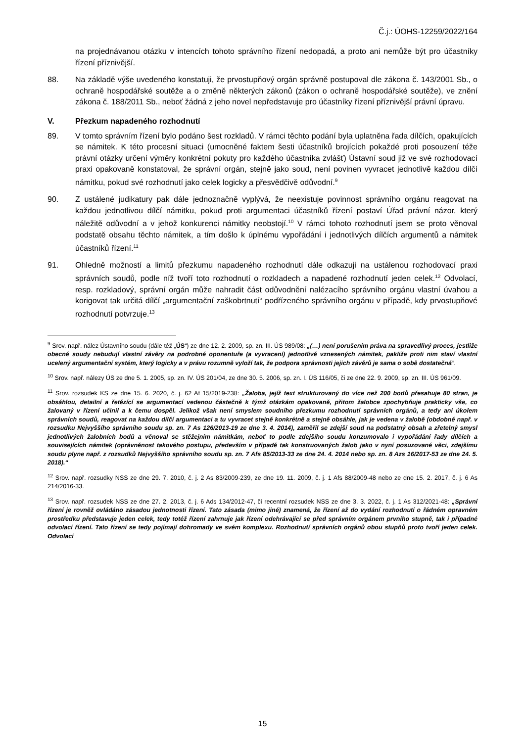Č.j.: ÚOHS-12259/2022/164
na projednávanou otázku v intencích tohoto správního řízení nedopadá, a proto ani nemůže být pro účastníky řízení příznivější.
88. Na základě výše uvedeného konstatuji, že prvostupňový orgán správně postupoval dle zákona č. 143/2001 Sb., o ochraně hospodářské soutěže a o změně některých zákonů (zákon o ochraně hospodářské soutěže), ve znění zákona č. 188/2011 Sb., neboť žádná z jeho novel nepředstavuje pro účastníky řízení příznivější právní úpravu.
V. Přezkum napadeného rozhodnutí
89. V tomto správním řízení bylo podáno šest rozkladů. V rámci těchto podání byla uplatněna řada dílčích, opakujících se námitek. K této procesní situaci (umocněné faktem šesti účastníků brojících pokaždé proti posouzení téže právní otázky určení výměry konkrétní pokuty pro každého účastníka zvlášť) Ústavní soud již ve své rozhodovací praxi opakovaně konstatoval, že správní orgán, stejně jako soud, není povinen vyvracet jednotlivě každou dílčí námitku, pokud své rozhodnutí jako celek logicky a přesvědčivě odůvodní.<sup>9</sup>
90. Z ustálené judikatury pak dále jednoznačně vyplývá, že neexistuje povinnost správního orgánu reagovat na každou jednotlivou dílčí námitku, pokud proti argumentaci účastníků řízení postaví Úřad právní názor, který náležitě odůvodní a v jehož konkurenci námitky neobstojí.<sup>10</sup> V rámci tohoto rozhodnutí jsem se proto věnoval podstatě obsahu těchto námitek, a tím došlo k úplnému vypořádání i jednotlivých dílčích argumentů a námitek účastníků řízení.<sup>11</sup>
91. Ohledně možností a limitů přezkumu napadeného rozhodnutí dále odkazuji na ustálenou rozhodovací praxi správních soudů, podle níž tvoří toto rozhodnutí o rozkladech a napadené rozhodnutí jeden celek.<sup>12</sup> Odvolací, resp. rozkladový, správní orgán může nahradit část odůvodnění nalézacího správního orgánu vlastní úvahou a korigovat tak určitá dílčí „argumentační zaškobrtnutí“ podřízeného správního orgánu v případě, kdy prvostupňové rozhodnutí potvrzuje.<sup>13</sup>
<sup>9</sup> Srov. např. nález Ústavního soudu (dále též „ÚS“) ze dne 12. 2. 2009, sp. zn. III. ÚS 989/08: „(…) není porušením práva na spravedlivý proces, jestliže obecné soudy nebudují vlastní závěry na podrobné oponentuře (a vyvracení) jednotlivě vznesených námitek, pakliže proti nim staví vlastní ucelený argumentační systém, který logicky a v právu rozumně vyloží tak, že podpora správnosti jejich závěrů je sama o sobě dostatečná“.
<sup>10</sup> Srov. např. nálezy ÚS ze dne 5. 1. 2005, sp. zn. IV. ÚS 201/04, ze dne 30. 5. 2006, sp. zn. I. ÚS 116/05, či ze dne 22. 9. 2009, sp. zn. III. ÚS 961/09.
<sup>11</sup> Srov. rozsudek KS ze dne 15. 6. 2020, č. j. 62 Af 15/2019-238: „Žaloba, jejíž text strukturovaný do více než 200 bodů přesahuje 80 stran, je obsáhlou, detailní a řetězící se argumentací vedenou částečně k týmž otázkám opakovaně, přitom žalobce zpochybňuje prakticky vše, co žalovaný v řízení učinil a k čemu dospěl. Jelikož však není smyslem soudního přezkumu rozhodnutí správních orgánů, a tedy ani úkolem správních soudů, reagovat na každou dílčí argumentaci a tu vyvracet stejně konkrétně a stejně obsáhle, jak je vedena v žalobě (obdobně např. v rozsudku Nejvyššího správního soudu sp. zn. 7 As 126/2013-19 ze dne 3. 4. 2014), zaměřil se zdejší soud na podstatný obsah a zřetelný smysl jednotlivých žalobních bodů a věnoval se stěžejním námitkám, neboť to podle zdejšího soudu konzumovalo i vypořádání řady dílčích a souvisejících námitek (oprávněnost takového postupu, především v případě tak konstruovaných žalob jako v nyní posuzované věci, zdejšímu soudu plyne např. z rozsudků Nejvyššího správního soudu sp. zn. 7 Afs 85/2013-33 ze dne 24. 4. 2014 nebo sp. zn. 8 Azs 16/2017-53 ze dne 24. 5. 2018).“
<sup>12</sup> Srov. např. rozsudky NSS ze dne 29. 7. 2010, č. j. 2 As 83/2009-239, ze dne 19. 11. 2009, č. j. 1 Afs 88/2009-48 nebo ze dne 15. 2. 2017, č. j. 6 As 214/2016-33.
<sup>13</sup> Srov. např. rozsudek NSS ze dne 27. 2. 2013, č. j. 6 Ads 134/2012-47, či recentní rozsudek NSS ze dne 3. 3. 2022, č. j. 1 As 312/2021-48: „Správní řízení je rovněž ovládáno zásadou jednotnosti řízení. Tato zásada (mimo jiné) znamená, že řízení až do vydání rozhodnutí o řádném opravném prostředku představuje jeden celek, tedy totéž řízení zahrnuje jak řízení odehrávající se před správním orgánem prvního stupně, tak i případné odvolací řízení. Tato řízení se tedy pojímají dohromady ve svém komplexu. Rozhodnutí správních orgánů obou stupňů proto tvoří jeden celek. Odvolací
15